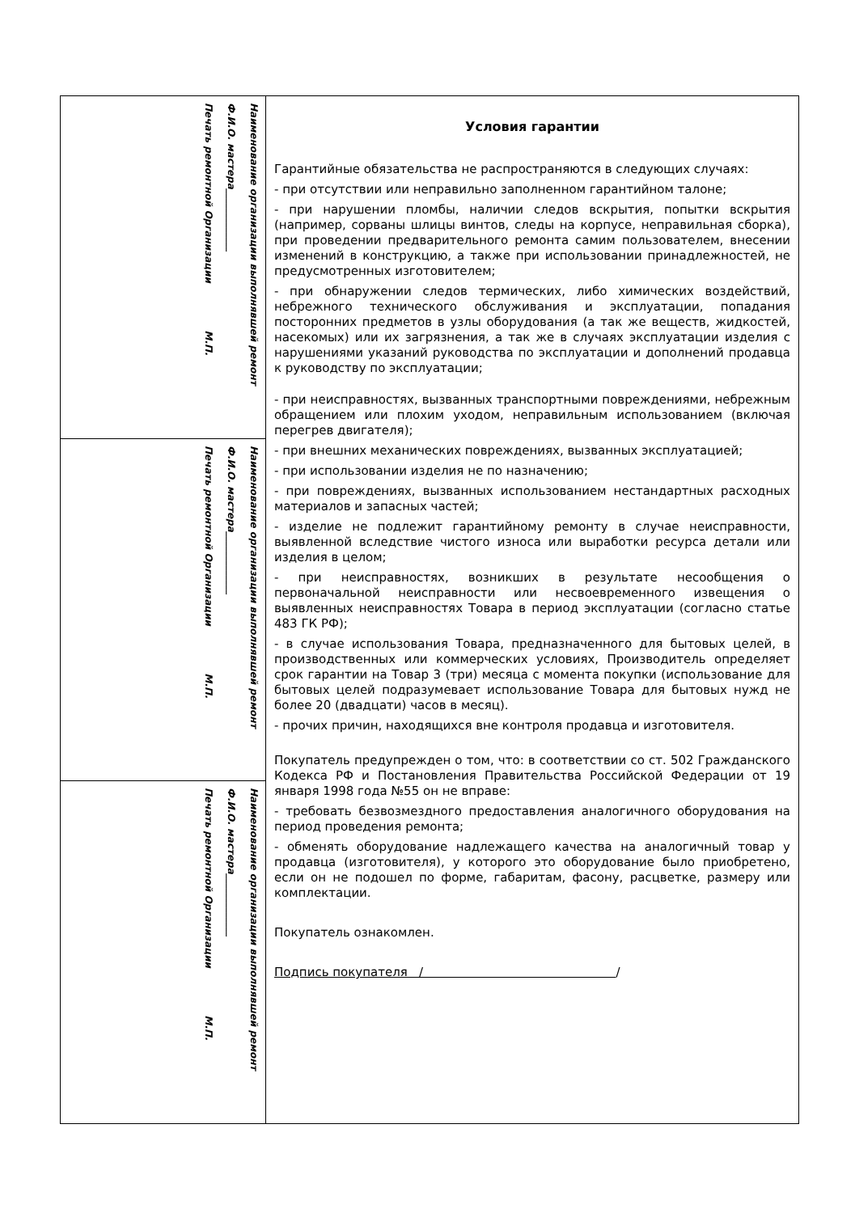Наименование организации выполнявшей ремонт
Ф.И.О. мастера_____________
Печать ремонтной Организации М.П.
Наименование организации выполнявшей ремонт
Ф.И.О. мастера_____________
Печать ремонтной Организации М.П.
Наименование организации выполнявшей ремонт
Ф.И.О. мастера_____________
Печать ремонтной Организации М.П.
Условия гарантии
Гарантийные обязательства не распространяются в следующих случаях:
- при отсутствии или неправильно заполненном гарантийном талоне;
- при нарушении пломбы, наличии следов вскрытия, попытки вскрытия (например, сорваны шлицы винтов, следы на корпусе, неправильная сборка), при проведении предварительного ремонта самим пользователем, внесении изменений в конструкцию, а также при использовании принадлежностей, не предусмотренных изготовителем;
- при обнаружении следов термических, либо химических воздействий, небрежного технического обслуживания и эксплуатации, попадания посторонних предметов в узлы оборудования (а так же веществ, жидкостей, насекомых) или их загрязнения, а так же в случаях эксплуатации изделия с нарушениями указаний руководства по эксплуатации и дополнений продавца к руководству по эксплуатации;
- при неисправностях, вызванных транспортными повреждениями, небрежным обращением или плохим уходом, неправильным использованием (включая перегрев двигателя);
- при внешних механических повреждениях, вызванных эксплуатацией;
- при использовании изделия не по назначению;
- при повреждениях, вызванных использованием нестандартных расходных материалов и запасных частей;
- изделие не подлежит гарантийному ремонту в случае неисправности, выявленной вследствие чистого износа или выработки ресурса детали или изделия в целом;
- при неисправностях, возникших в результате несообщения о первоначальной неисправности или несвоевременного извещения о выявленных неисправностях Товара в период эксплуатации (согласно статье 483 ГК РФ);
- в случае использования Товара, предназначенного для бытовых целей, в производственных или коммерческих условиях, Производитель определяет срок гарантии на Товар 3 (три) месяца с момента покупки (использование для бытовых целей подразумевает использование Товара для бытовых нужд не более 20 (двадцати) часов в месяц).
- прочих причин, находящихся вне контроля продавца и изготовителя.
Покупатель предупрежден о том, что: в соответствии со ст. 502 Гражданского Кодекса РФ и Постановления Правительства Российской Федерации от 19 января 1998 года №55 он не вправе:
- требовать безвозмездного предоставления аналогичного оборудования на период проведения ремонта;
- обменять оборудование надлежащего качества на аналогичный товар у продавца (изготовителя), у которого это оборудование было приобретено, если он не подошел по форме, габаритам, фасону, расцветке, размеру или комплектации.
Покупатель ознакомлен.
Подпись покупателя / /